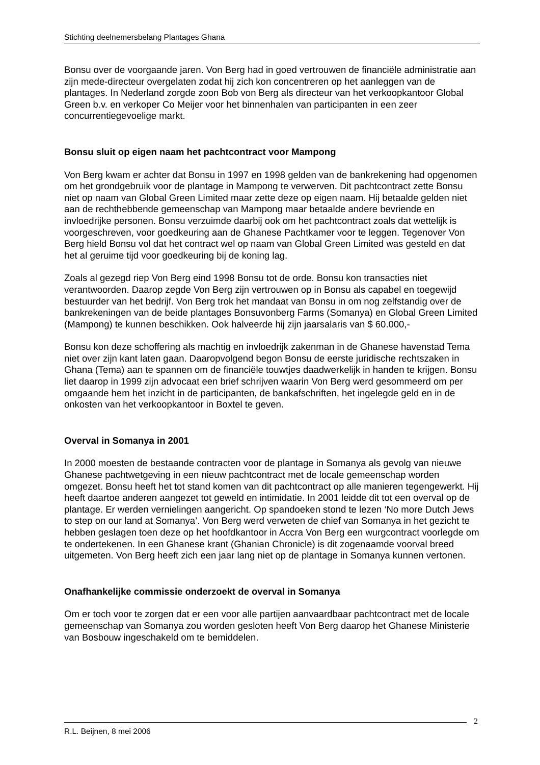Stichting deelnemersbelang Plantages Ghana
Bonsu over de voorgaande jaren. Von Berg had in goed vertrouwen de financiële administratie aan zijn mede-directeur overgelaten zodat hij zich kon concentreren op het aanleggen van de plantages. In Nederland zorgde zoon Bob von Berg als directeur van het verkoopkantoor Global Green b.v. en verkoper Co Meijer voor het binnenhalen van participanten in een zeer concurrentiegevoelige markt.
Bonsu sluit op eigen naam het pachtcontract voor Mampong
Von Berg kwam er achter dat Bonsu in 1997 en 1998 gelden van de bankrekening had opgenomen om het grondgebruik voor de plantage in Mampong te verwerven. Dit pachtcontract zette Bonsu niet op naam van Global Green Limited maar zette deze op eigen naam. Hij betaalde gelden niet aan de rechthebbende gemeenschap van Mampong maar betaalde andere bevriende en invloedrijke personen. Bonsu verzuimde daarbij ook om het pachtcontract zoals dat wettelijk is voorgeschreven, voor goedkeuring aan de Ghanese Pachtkamer voor te leggen. Tegenover Von Berg hield Bonsu vol dat het contract wel op naam van Global Green Limited was gesteld en dat het al geruime tijd voor goedkeuring bij de koning lag.
Zoals al gezegd riep Von Berg eind 1998 Bonsu tot de orde. Bonsu kon transacties niet verantwoorden. Daarop zegde Von Berg zijn vertrouwen op in Bonsu als capabel en toegewijd bestuurder van het bedrijf. Von Berg trok het mandaat van Bonsu in om nog zelfstandig over de bankrekeningen van de beide plantages Bonsuvonberg Farms (Somanya) en Global Green Limited (Mampong) te kunnen beschikken. Ook halveerde hij zijn jaarsalaris van $ 60.000,-
Bonsu kon deze schoffering als machtig en invloedrijk zakenman in de Ghanese havenstad Tema niet over zijn kant laten gaan. Daaropvolgend begon Bonsu de eerste juridische rechtszaken in Ghana (Tema) aan te spannen om de financiële touwtjes daadwerkelijk in handen te krijgen. Bonsu liet daarop in 1999 zijn advocaat een brief schrijven waarin Von Berg werd gesommeerd om per omgaande hem het inzicht in de participanten, de bankafschriften, het ingelegde geld en in de onkosten van het verkoopkantoor in Boxtel te geven.
Overval in Somanya in 2001
In 2000 moesten de bestaande contracten voor de plantage in Somanya als gevolg van nieuwe Ghanese pachtwetgeving in een nieuw pachtcontract met de locale gemeenschap worden omgezet. Bonsu heeft het tot stand komen van dit pachtcontract op alle manieren tegengewerkt. Hij heeft daartoe anderen aangezet tot geweld en intimidatie. In 2001 leidde dit tot een overval op de plantage. Er werden vernielingen aangericht. Op spandoeken stond te lezen ‘No more Dutch Jews to step on our land at Somanya’. Von Berg werd verweten de chief van Somanya in het gezicht te hebben geslagen toen deze op het hoofdkantoor in Accra Von Berg een wurgcontract voorlegde om te ondertekenen. In een Ghanese krant (Ghanian Chronicle) is dit zogenaamde voorval breed uitgemeten. Von Berg heeft zich een jaar lang niet op de plantage in Somanya kunnen vertonen.
Onafhankelijke commissie onderzoekt de overval in Somanya
Om er toch voor te zorgen dat er een voor alle partijen aanvaardbaar pachtcontract met de locale gemeenschap van Somanya zou worden gesloten heeft Von Berg daarop het Ghanese Ministerie van Bosbouw ingeschakeld om te bemiddelen.
2
R.L. Beijnen, 8 mei 2006